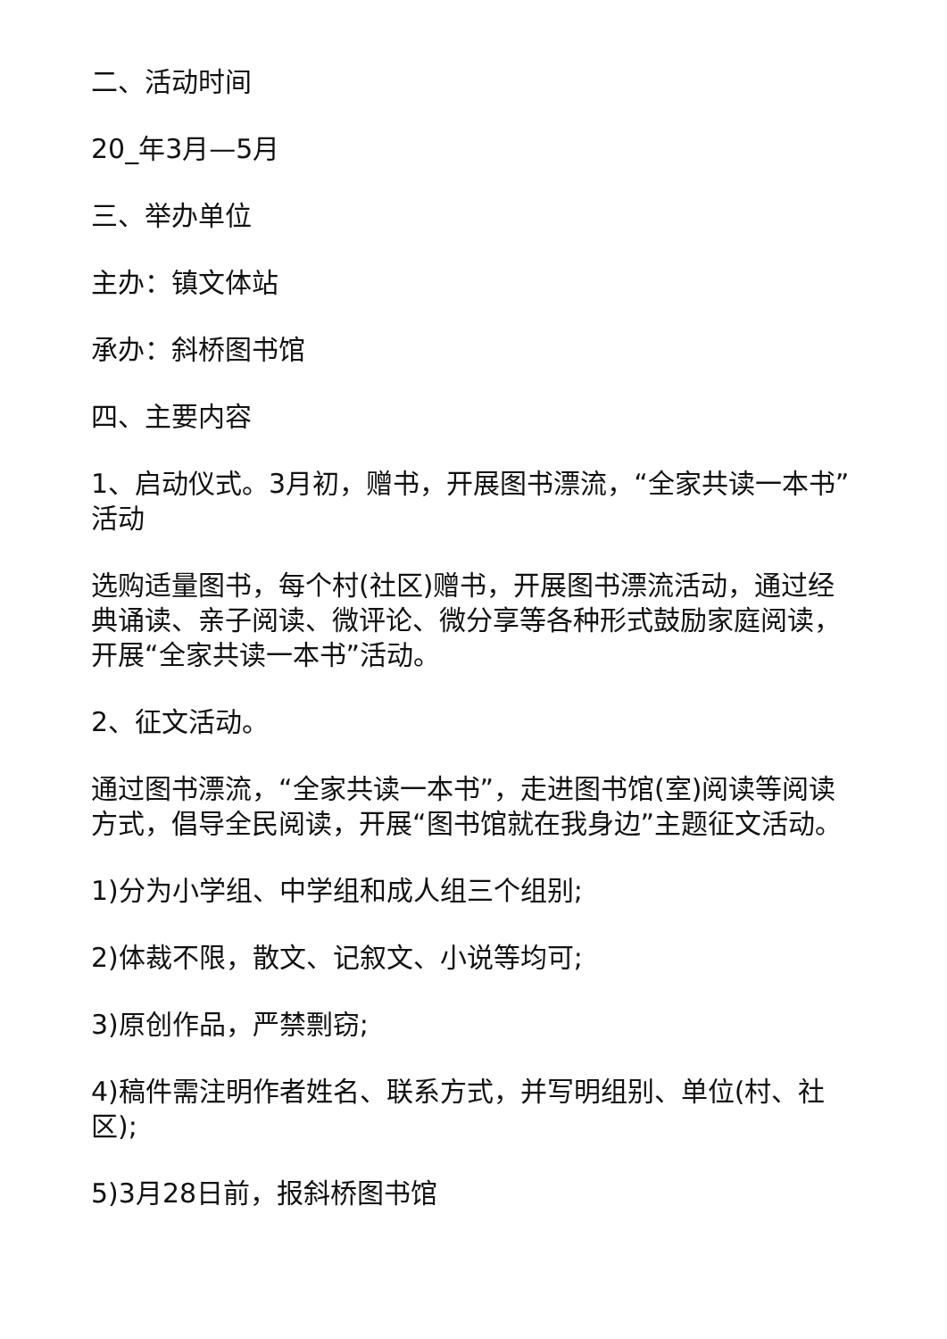二、活动时间
20_年3月—5月
三、举办单位
主办：镇文体站
承办：斜桥图书馆
四、主要内容
1、启动仪式。3月初，赠书，开展图书漂流，“全家共读一本书”活动
选购适量图书，每个村(社区)赠书，开展图书漂流活动，通过经典诵读、亲子阅读、微评论、微分享等各种形式鼓励家庭阅读，开展“全家共读一本书”活动。
2、征文活动。
通过图书漂流，“全家共读一本书”，走进图书馆(室)阅读等阅读方式，倡导全民阅读，开展“图书馆就在我身边”主题征文活动。
1)分为小学组、中学组和成人组三个组别;
2)体裁不限，散文、记叙文、小说等均可;
3)原创作品，严禁剽窃;
4)稿件需注明作者姓名、联系方式，并写明组别、单位(村、社区);
5)3月28日前，报斜桥图书馆